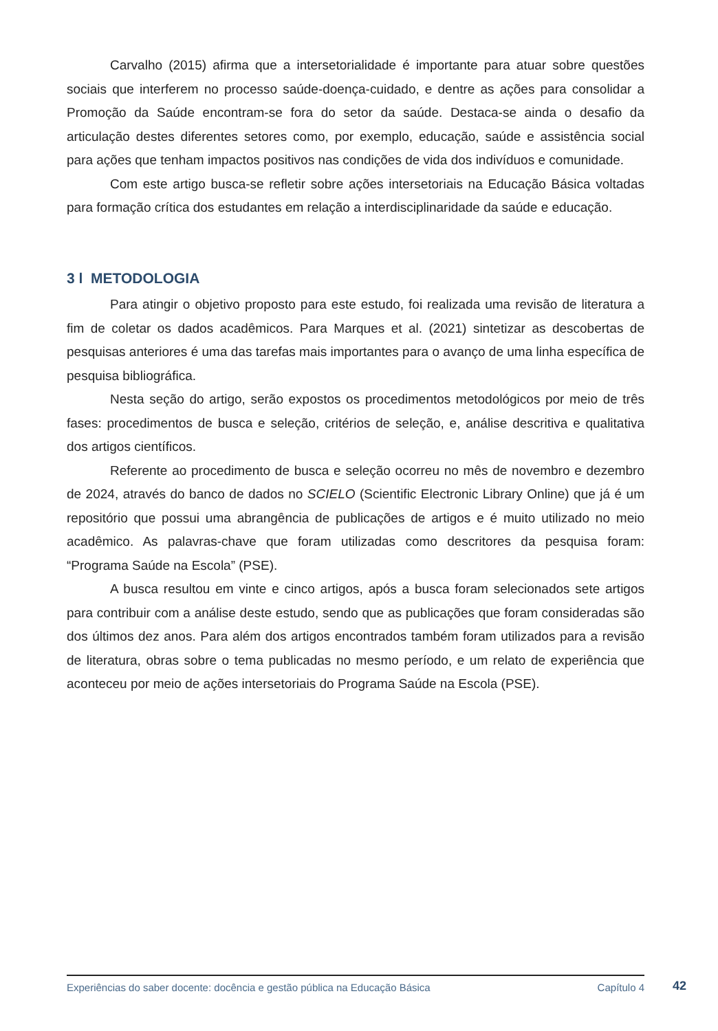Carvalho (2015) afirma que a intersetorialidade é importante para atuar sobre questões sociais que interferem no processo saúde-doença-cuidado, e dentre as ações para consolidar a Promoção da Saúde encontram-se fora do setor da saúde. Destaca-se ainda o desafio da articulação destes diferentes setores como, por exemplo, educação, saúde e assistência social para ações que tenham impactos positivos nas condições de vida dos indivíduos e comunidade.
Com este artigo busca-se refletir sobre ações intersetoriais na Educação Básica voltadas para formação crítica dos estudantes em relação a interdisciplinaridade da saúde e educação.
3 l METODOLOGIA
Para atingir o objetivo proposto para este estudo, foi realizada uma revisão de literatura a fim de coletar os dados acadêmicos. Para Marques et al. (2021) sintetizar as descobertas de pesquisas anteriores é uma das tarefas mais importantes para o avanço de uma linha específica de pesquisa bibliográfica.
Nesta seção do artigo, serão expostos os procedimentos metodológicos por meio de três fases: procedimentos de busca e seleção, critérios de seleção, e, análise descritiva e qualitativa dos artigos científicos.
Referente ao procedimento de busca e seleção ocorreu no mês de novembro e dezembro de 2024, através do banco de dados no SCIELO (Scientific Electronic Library Online) que já é um repositório que possui uma abrangência de publicações de artigos e é muito utilizado no meio acadêmico. As palavras-chave que foram utilizadas como descritores da pesquisa foram: “Programa Saúde na Escola” (PSE).
A busca resultou em vinte e cinco artigos, após a busca foram selecionados sete artigos para contribuir com a análise deste estudo, sendo que as publicações que foram consideradas são dos últimos dez anos. Para além dos artigos encontrados também foram utilizados para a revisão de literatura, obras sobre o tema publicadas no mesmo período, e um relato de experiência que aconteceu por meio de ações intersetoriais do Programa Saúde na Escola (PSE).
Experiências do saber docente: docência e gestão pública na Educação Básica Capítulo 4
42